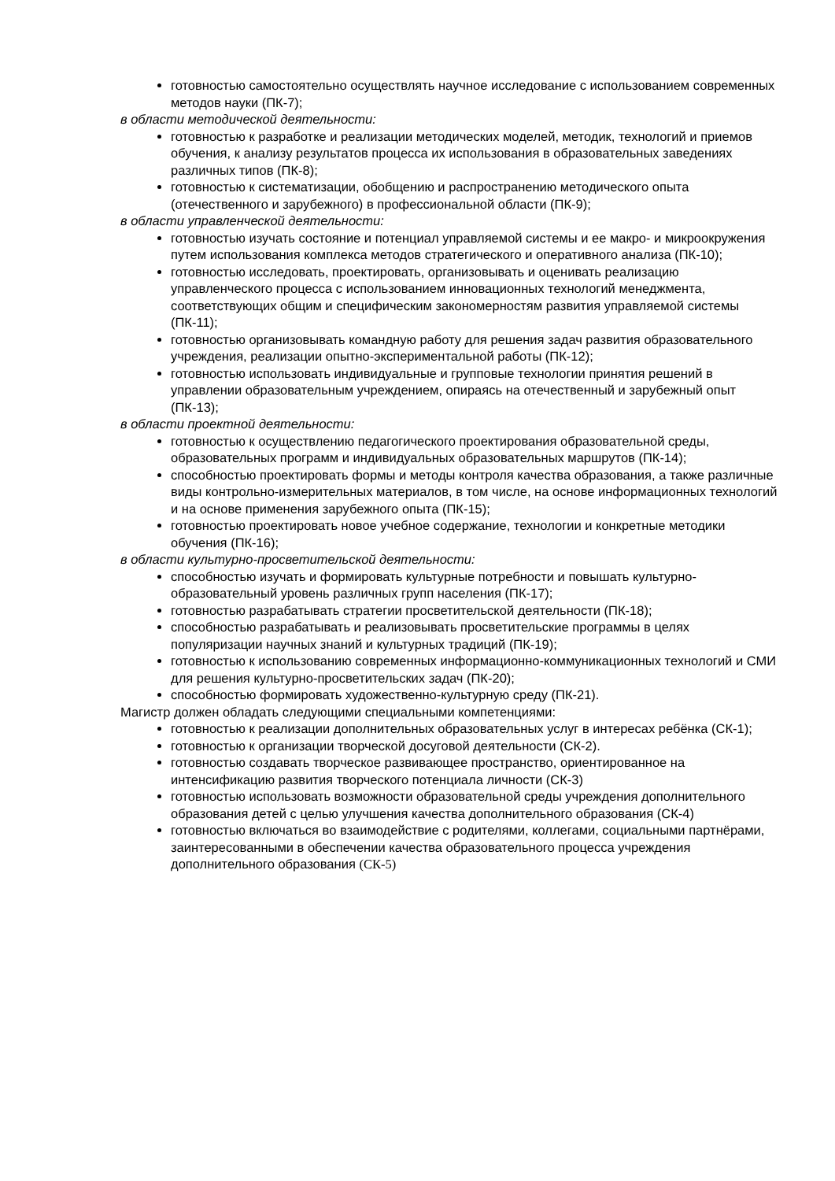готовностью самостоятельно осуществлять научное исследование с использованием современных методов науки (ПК-7);
в области методической деятельности:
готовностью к разработке и реализации методических моделей, методик, технологий и приемов обучения, к анализу результатов процесса их использования в образовательных заведениях различных типов (ПК-8);
готовностью к систематизации, обобщению и распространению методического опыта (отечественного и зарубежного) в профессиональной области (ПК-9);
в области управленческой деятельности:
готовностью изучать состояние и потенциал управляемой системы и ее макро- и микроокружения путем использования комплекса методов стратегического и оперативного анализа (ПК-10);
готовностью исследовать, проектировать, организовывать и оценивать реализацию управленческого процесса с использованием инновационных технологий менеджмента, соответствующих общим и специфическим закономерностям развития управляемой системы (ПК-11);
готовностью организовывать командную работу для решения задач развития образовательного учреждения, реализации опытно-экспериментальной работы (ПК-12);
готовностью использовать индивидуальные и групповые технологии принятия решений в управлении образовательным учреждением, опираясь на отечественный и зарубежный опыт (ПК-13);
в области проектной деятельности:
готовностью к осуществлению педагогического проектирования образовательной среды, образовательных программ и индивидуальных образовательных маршрутов (ПК-14);
способностью проектировать формы и методы контроля качества образования, а также различные виды контрольно-измерительных материалов, в том числе, на основе информационных технологий и на основе применения зарубежного опыта (ПК-15);
готовностью проектировать новое учебное содержание, технологии и конкретные методики обучения (ПК-16);
в области культурно-просветительской деятельности:
способностью изучать и формировать культурные потребности и повышать культурно-образовательный уровень различных групп населения (ПК-17);
готовностью разрабатывать стратегии просветительской деятельности (ПК-18);
способностью разрабатывать и реализовывать просветительские программы в целях популяризации научных знаний и культурных традиций (ПК-19);
готовностью к использованию современных информационно-коммуникационных технологий и СМИ для решения культурно-просветительских задач (ПК-20);
способностью формировать художественно-культурную среду (ПК-21).
Магистр должен обладать следующими специальными компетенциями:
готовностью к реализации дополнительных образовательных услуг в интересах ребёнка (СК-1);
готовностью к организации творческой досуговой деятельности (СК-2).
готовностью создавать творческое развивающее пространство, ориентированное на интенсификацию развития творческого потенциала личности (СК-3)
готовностью использовать возможности образовательной среды учреждения дополнительного образования детей с целью улучшения качества дополнительного образования (СК-4)
готовностью включаться во взаимодействие с родителями, коллегами, социальными партнёрами, заинтересованными в обеспечении качества образовательного процесса учреждения дополнительного образования (СК-5)